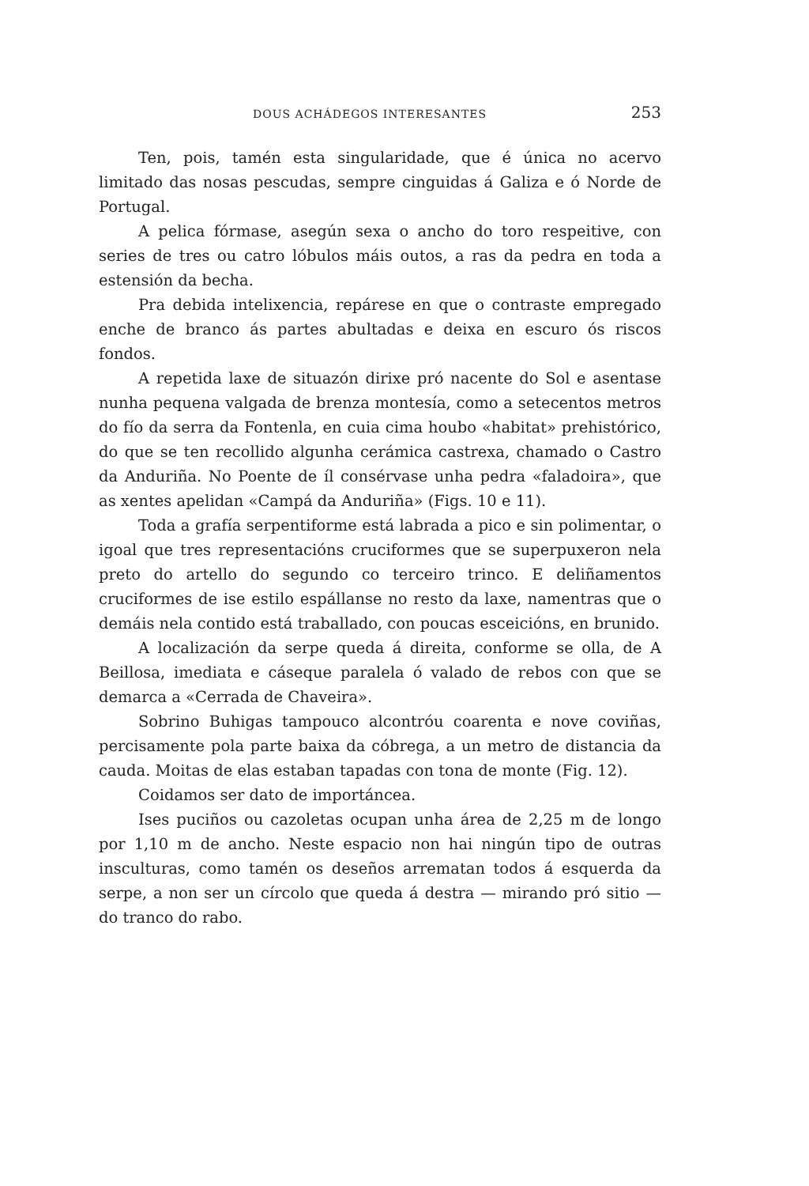DOUS ACHÁDEGOS INTERESANTES 253
Ten, pois, tamén esta singularidade, que é única no acervo limitado das nosas pescudas, sempre cinguidas á Galiza e ó Norde de Portugal.
A pelica fórmase, asegún sexa o ancho do toro respeitive, con series de tres ou catro lóbulos máis outos, a ras da pedra en toda a estensión da becha.
Pra debida intelixencia, repárese en que o contraste empregado enche de branco ás partes abultadas e deixa en escuro ós riscos fondos.
A repetida laxe de situazón dirixe pró nacente do Sol e asentase nunha pequena valgada de brenza montesía, como a setecentos metros do fío da serra da Fontenla, en cuia cima houbo «habitat» prehistórico, do que se ten recollido algunha cerámica castrexa, chamado o Castro da Anduriña. No Poente de íl consérvase unha pedra «faladoira», que as xentes apelidan «Campá da Anduriña» (Figs. 10 e 11).
Toda a grafía serpentiforme está labrada a pico e sin polimentar, o igoal que tres representacións cruciformes que se superpuxeron nela preto do artello do segundo co terceiro trinco. E deliñamentos cruciformes de ise estilo espállanse no resto da laxe, namentras que o demáis nela contido está traballado, con poucas esceicións, en brunido.
A localización da serpe queda á direita, conforme se olla, de A Beillosa, imediata e cáseque paralela ó valado de rebos con que se demarca a «Cerrada de Chaveira».
Sobrino Buhigas tampouco alcontróu coarenta e nove coviñas, percisamente pola parte baixa da cóbrega, a un metro de distancia da cauda. Moitas de elas estaban tapadas con tona de monte (Fig. 12).
Coidamos ser dato de importáncea.
Ises puciños ou cazoletas ocupan unha área de 2,25 m de longo por 1,10 m de ancho. Neste espacio non hai ningún tipo de outras insculturas, como tamén os deseños arrematan todos á esquerda da serpe, a non ser un círcolo que queda á destra — mirando pró sitio — do tranco do rabo.